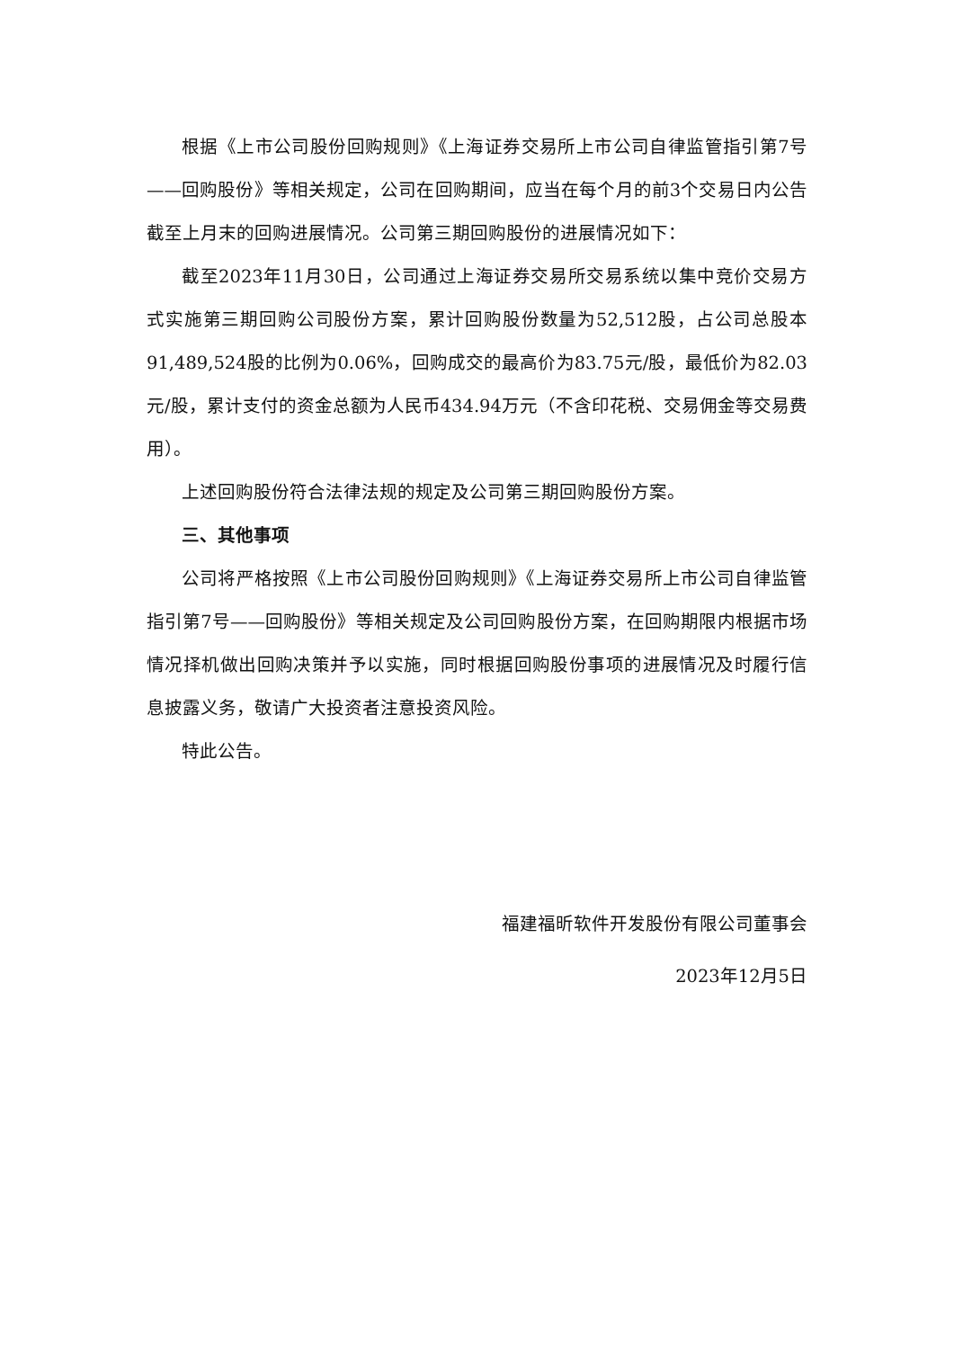根据《上市公司股份回购规则》《上海证券交易所上市公司自律监管指引第7号——回购股份》等相关规定，公司在回购期间，应当在每个月的前3个交易日内公告截至上月末的回购进展情况。公司第三期回购股份的进展情况如下：
截至2023年11月30日，公司通过上海证券交易所交易系统以集中竞价交易方式实施第三期回购公司股份方案，累计回购股份数量为52,512股，占公司总股本91,489,524股的比例为0.06%，回购成交的最高价为83.75元/股，最低价为82.03元/股，累计支付的资金总额为人民币434.94万元（不含印花税、交易佣金等交易费用）。
上述回购股份符合法律法规的规定及公司第三期回购股份方案。
三、其他事项
公司将严格按照《上市公司股份回购规则》《上海证券交易所上市公司自律监管指引第7号——回购股份》等相关规定及公司回购股份方案，在回购期限内根据市场情况择机做出回购决策并予以实施，同时根据回购股份事项的进展情况及时履行信息披露义务，敬请广大投资者注意投资风险。
特此公告。
福建福昕软件开发股份有限公司董事会
2023年12月5日